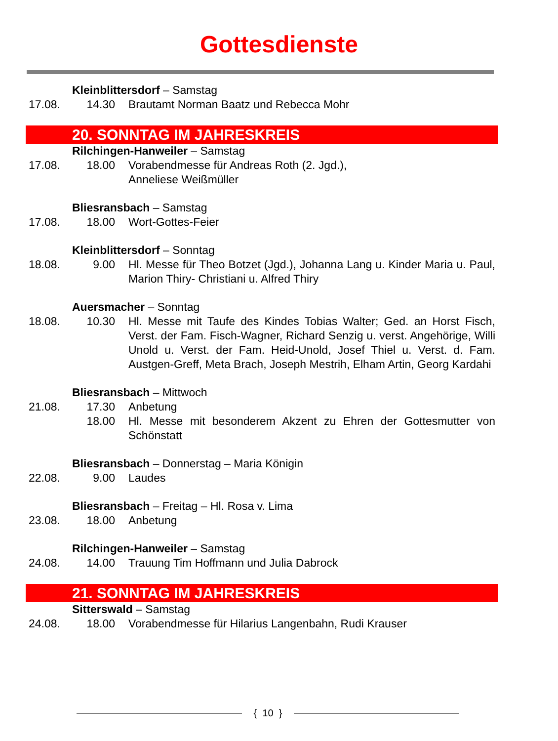Gottesdienste
Kleinblittersdorf – Samstag
17.08. 14.30 Brautamt Norman Baatz und Rebecca Mohr
20. SONNTAG IM JAHRESKREIS
Rilchingen-Hanweiler – Samstag
17.08. 18.00 Vorabendmesse für Andreas Roth (2. Jgd.),
Anneliese Weißmüller
Bliesransbach – Samstag
17.08. 18.00 Wort-Gottes-Feier
Kleinblittersdorf – Sonntag
18.08. 9.00 Hl. Messe für Theo Botzet (Jgd.), Johanna Lang u. Kinder Maria u. Paul, Marion Thiry- Christiani u. Alfred Thiry
Auersmacher – Sonntag
18.08. 10.30 Hl. Messe mit Taufe des Kindes Tobias Walter; Ged. an Horst Fisch, Verst. der Fam. Fisch-Wagner, Richard Senzig u. verst. Angehörige, Willi Unold u. Verst. der Fam. Heid-Unold, Josef Thiel u. Verst. d. Fam. Austgen-Greff, Meta Brach, Joseph Mestrih, Elham Artin, Georg Kardahi
Bliesransbach – Mittwoch
21.08. 17.30 Anbetung
18.00 Hl. Messe mit besonderem Akzent zu Ehren der Gottesmutter von Schönstatt
Bliesransbach – Donnerstag – Maria Königin
22.08. 9.00 Laudes
Bliesransbach – Freitag – Hl. Rosa v. Lima
23.08. 18.00 Anbetung
Rilchingen-Hanweiler – Samstag
24.08. 14.00 Trauung Tim Hoffmann und Julia Dabrock
21. SONNTAG IM JAHRESKREIS
Sitterswald – Samstag
24.08. 18.00 Vorabendmesse für Hilarius Langenbahn, Rudi Krauser
{ 10 }